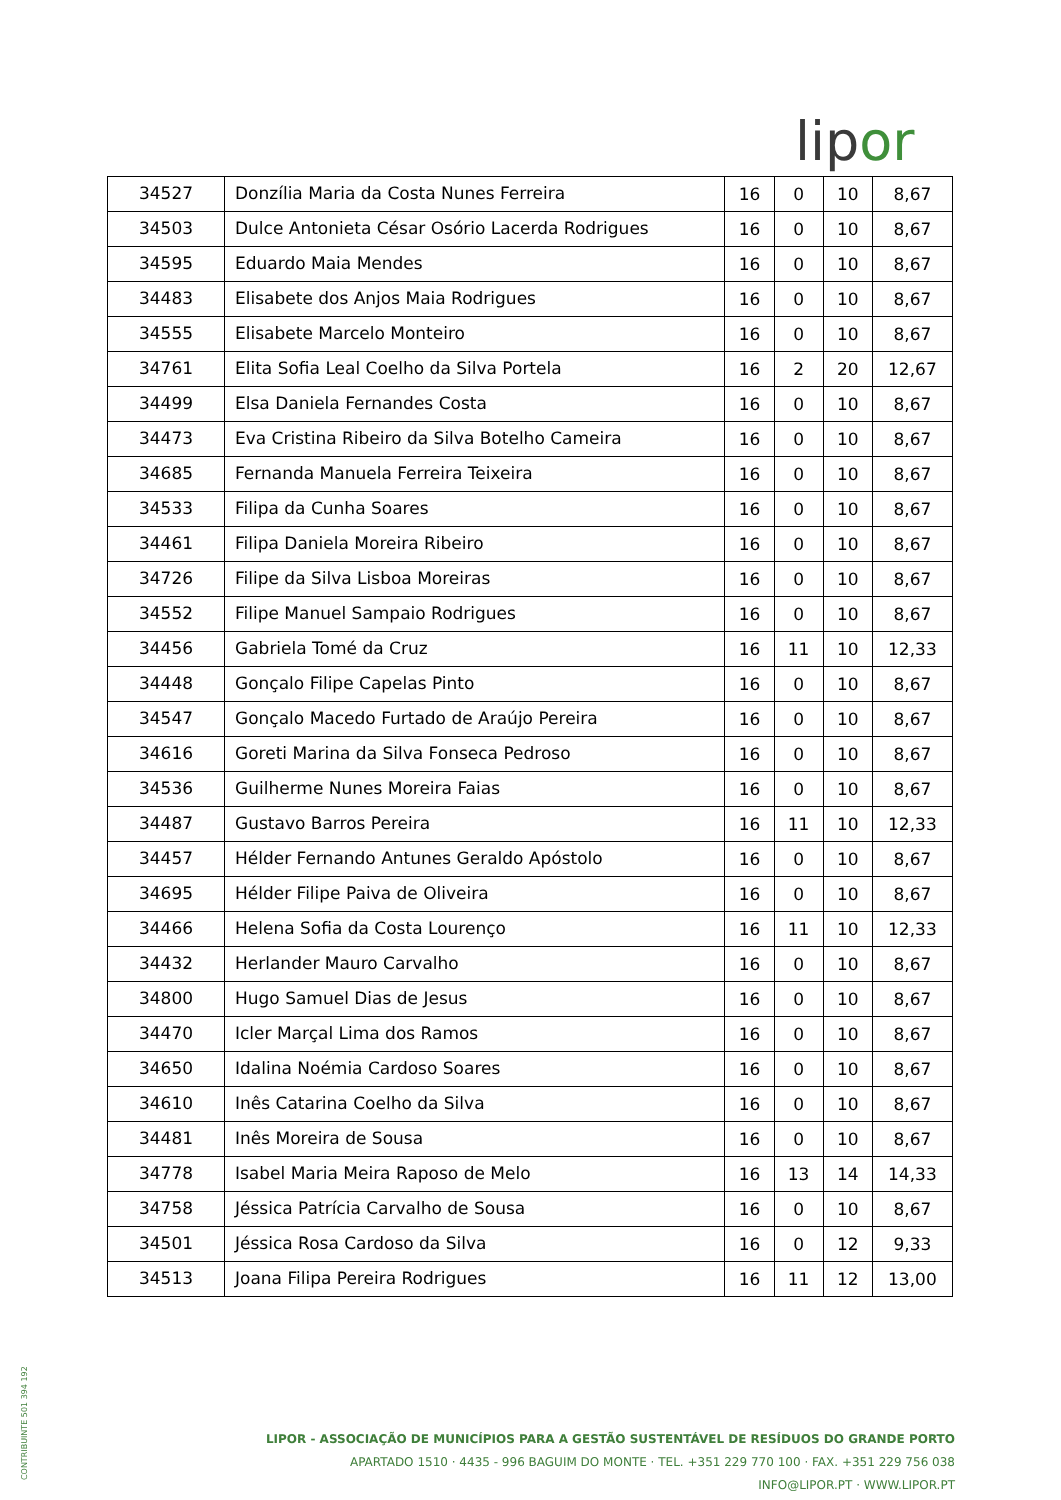lipor
| 34527 | Donzília Maria da Costa Nunes Ferreira | 16 | 0 | 10 | 8,67 |
| 34503 | Dulce Antonieta César Osório Lacerda Rodrigues | 16 | 0 | 10 | 8,67 |
| 34595 | Eduardo Maia Mendes | 16 | 0 | 10 | 8,67 |
| 34483 | Elisabete dos Anjos Maia Rodrigues | 16 | 0 | 10 | 8,67 |
| 34555 | Elisabete Marcelo Monteiro | 16 | 0 | 10 | 8,67 |
| 34761 | Elita Sofia Leal Coelho da Silva Portela | 16 | 2 | 20 | 12,67 |
| 34499 | Elsa Daniela Fernandes Costa | 16 | 0 | 10 | 8,67 |
| 34473 | Eva Cristina Ribeiro da Silva Botelho Cameira | 16 | 0 | 10 | 8,67 |
| 34685 | Fernanda Manuela Ferreira Teixeira | 16 | 0 | 10 | 8,67 |
| 34533 | Filipa da Cunha Soares | 16 | 0 | 10 | 8,67 |
| 34461 | Filipa Daniela Moreira Ribeiro | 16 | 0 | 10 | 8,67 |
| 34726 | Filipe da Silva Lisboa Moreiras | 16 | 0 | 10 | 8,67 |
| 34552 | Filipe Manuel Sampaio Rodrigues | 16 | 0 | 10 | 8,67 |
| 34456 | Gabriela Tomé da Cruz | 16 | 11 | 10 | 12,33 |
| 34448 | Gonçalo Filipe Capelas Pinto | 16 | 0 | 10 | 8,67 |
| 34547 | Gonçalo Macedo Furtado de Araújo Pereira | 16 | 0 | 10 | 8,67 |
| 34616 | Goreti Marina da Silva Fonseca Pedroso | 16 | 0 | 10 | 8,67 |
| 34536 | Guilherme Nunes Moreira Faias | 16 | 0 | 10 | 8,67 |
| 34487 | Gustavo Barros Pereira | 16 | 11 | 10 | 12,33 |
| 34457 | Hélder Fernando Antunes Geraldo Apóstolo | 16 | 0 | 10 | 8,67 |
| 34695 | Hélder Filipe Paiva de Oliveira | 16 | 0 | 10 | 8,67 |
| 34466 | Helena Sofia da Costa Lourenço | 16 | 11 | 10 | 12,33 |
| 34432 | Herlander Mauro Carvalho | 16 | 0 | 10 | 8,67 |
| 34800 | Hugo Samuel Dias de Jesus | 16 | 0 | 10 | 8,67 |
| 34470 | Icler Marçal Lima dos Ramos | 16 | 0 | 10 | 8,67 |
| 34650 | Idalina Noémia Cardoso Soares | 16 | 0 | 10 | 8,67 |
| 34610 | Inês Catarina Coelho da Silva | 16 | 0 | 10 | 8,67 |
| 34481 | Inês Moreira de Sousa | 16 | 0 | 10 | 8,67 |
| 34778 | Isabel Maria Meira Raposo de Melo | 16 | 13 | 14 | 14,33 |
| 34758 | Jéssica Patrícia Carvalho de Sousa | 16 | 0 | 10 | 8,67 |
| 34501 | Jéssica Rosa Cardoso da Silva | 16 | 0 | 12 | 9,33 |
| 34513 | Joana Filipa Pereira Rodrigues | 16 | 11 | 12 | 13,00 |
LIPOR - ASSOCIAÇÃO DE MUNICÍPIOS PARA A GESTÃO SUSTENTÁVEL DE RESÍDUOS DO GRANDE PORTO
APARTADO 1510 · 4435 - 996 BAGUIM DO MONTE · TEL. +351 229 770 100 · FAX. +351 229 756 038
INFO@LIPOR.PT · WWW.LIPOR.PT
CONTRIBUINTE 501 394 192